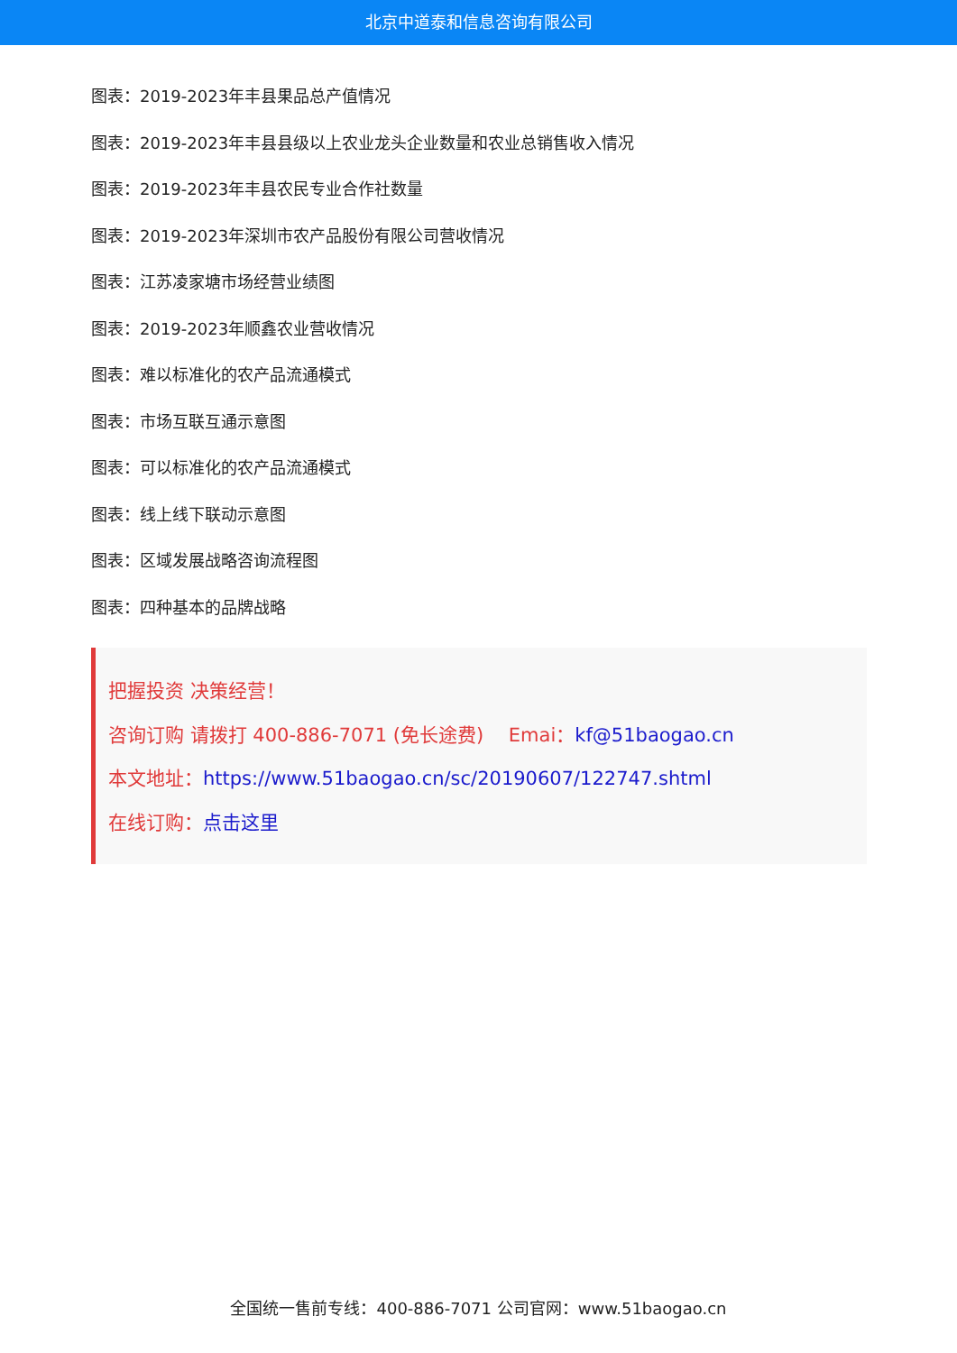北京中道泰和信息咨询有限公司
图表：2019-2023年丰县果品总产值情况
图表：2019-2023年丰县县级以上农业龙头企业数量和农业总销售收入情况
图表：2019-2023年丰县农民专业合作社数量
图表：2019-2023年深圳市农产品股份有限公司营收情况
图表：江苏凌家塘市场经营业绩图
图表：2019-2023年顺鑫农业营收情况
图表：难以标准化的农产品流通模式
图表：市场互联互通示意图
图表：可以标准化的农产品流通模式
图表：线上线下联动示意图
图表：区域发展战略咨询流程图
图表：四种基本的品牌战略
把握投资 决策经营！
咨询订购 请拨打 400-886-7071 (免长途费)　 Emai：kf@51baogao.cn
本文地址：https://www.51baogao.cn/sc/20190607/122747.shtml
在线订购：点击这里
全国统一售前专线：400-886-7071 公司官网：www.51baogao.cn